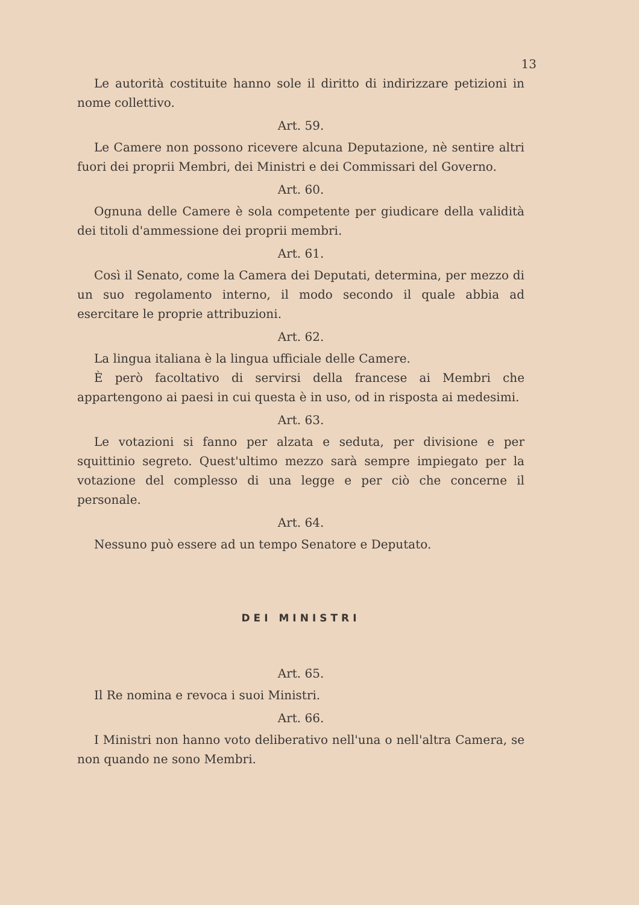13
Le autorità costituite hanno sole il diritto di indirizzare petizioni in nome collettivo.
Art. 59.
Le Camere non possono ricevere alcuna Deputazione, nè sentire altri fuori dei proprii Membri, dei Ministri e dei Commissari del Governo.
Art. 60.
Ognuna delle Camere è sola competente per giudicare della validità dei titoli d'ammessione dei proprii membri.
Art. 61.
Così il Senato, come la Camera dei Deputati, determina, per mezzo di un suo regolamento interno, il modo secondo il quale abbia ad esercitare le proprie attribuzioni.
Art. 62.
La lingua italiana è la lingua ufficiale delle Camere.
È però facoltativo di servirsi della francese ai Membri che appartengono ai paesi in cui questa è in uso, od in risposta ai medesimi.
Art. 63.
Le votazioni si fanno per alzata e seduta, per divisione e per squittinio segreto. Quest'ultimo mezzo sarà sempre impiegato per la votazione del complesso di una legge e per ciò che concerne il personale.
Art. 64.
Nessuno può essere ad un tempo Senatore e Deputato.
DEI MINISTRI
Art. 65.
Il Re nomina e revoca i suoi Ministri.
Art. 66.
I Ministri non hanno voto deliberativo nell'una o nell'altra Camera, se non quando ne sono Membri.